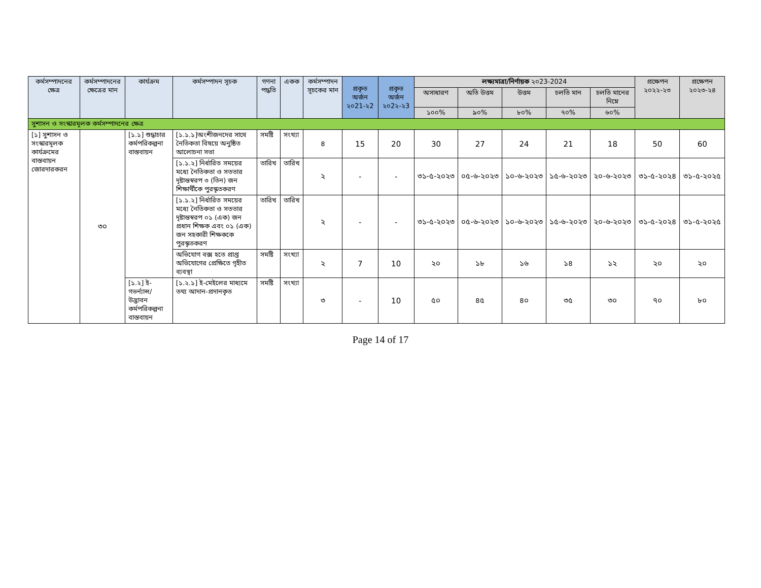| কর্মসম্পাদনের ক্ষেত্র | কর্মসম্পাদনের ক্ষেত্রের মান | কার্যক্রম | কর্মসম্পাদন সূচক | গণনা পদ্ধতি | একক | কর্মসম্পাদন সূচকের মান | প্রকৃত অর্জন ২০21-২2 | প্রকৃত অর্জন ২০2২-২3 | লক্ষ্যমাত্রা/নির্ণায়ক ২০23-2024 | | | | | প্রক্ষেপন ২০২২-২৩ | প্রক্ষেপন ২০২৩-২৪ |
| --- | --- | --- | --- | --- | --- | --- | --- | --- | --- | --- | --- | --- | --- | --- | --- |
| | | | | | | | | | অসাধারণ | অতি উত্তম | উত্তম | চলতি মান | চলতি মানের নিম্নে | | |
| | | | | | | | | | ১০০% | ৯০% | ৮০% | ৭০% | ৬০% | | |
| সুশাসন ও সংস্কারমূলক কর্মসম্পাদনের ক্ষেত্র | | | | | | | | | | | | | | | |
| [১] সুশাসন ও সংস্কারমূলক কার্যক্রমের বাস্তবায়ন জোরদারকরন | ৩০ | [১.১] শুদ্ধাচার কর্মপরিকল্পনা বাস্তবায়ন | [১.১.১]অংশীজনদের সাথে নৈতিকতা বিষয়ে অনুষ্ঠিত আলোচনা সভা | সমষ্টি | সংখ্যা | ৪ | 15 | 20 | 30 | 27 | 24 | 21 | 18 | 50 | 60 |
| | | | [১.১.২] নির্ধারিত সময়ের মধ্যে নৈতিকতা ও সততার দৃষ্টান্তস্বরপ ৩ (তিন) জন শিক্ষার্থীকে পুরস্কৃতকরণ | তারিখ | তারিখ | ২ | - | - | ৩১-৫-২০২৩ | ০৫-৬-২০২৩ | ১০-৬-২০২৩ | ১৫-৬-২০২৩ | ২০-৬-২০২৩ | ৩১-৫-২০২৪ | ৩১-৫-২০২৫ |
| | | | [১.১.২] নির্ধারিত সময়ের মধ্যে নৈতিকতা ও সততার দৃষ্টান্তস্বরপ ০১ (এক) জন প্রধান শিক্ষক এবং ০১ (এক) জন সহকারী শিক্ষককে পুরস্কৃতকরণ | তারিখ | তারিখ | ২ | - | - | ৩১-৫-২০২৩ | ০৫-৬-২০২৩ | ১০-৬-২০২৩ | ১৫-৬-২০২৩ | ২০-৬-২০২৩ | ৩১-৫-২০২৪ | ৩১-৫-২০২৫ |
| | | | অভিযোগ বক্স হতে প্রাপ্ত অভিযোগের প্রেক্ষিতে গৃহীত ব্যবস্থা | সমষ্টি | সংখ্যা | ২ | 7 | 10 | ২০ | ১৮ | ১৬ | ১৪ | ১২ | ২০ | ২০ |
| | | [১.২] ই- গভর্ন্যান্স/ উদ্ভাবন কর্মপরিকল্পনা বাস্তবায়ন | [১.২.১] ই-মেইলের মাধ্যমে তথ্য আদান-প্রদানকৃত | সমষ্টি | সংখ্যা | ৩ | - | 10 | ৫০ | ৪৫ | ৪০ | ৩৫ | ৩০ | ৭০ | ৮০ |
Page 14 of 17